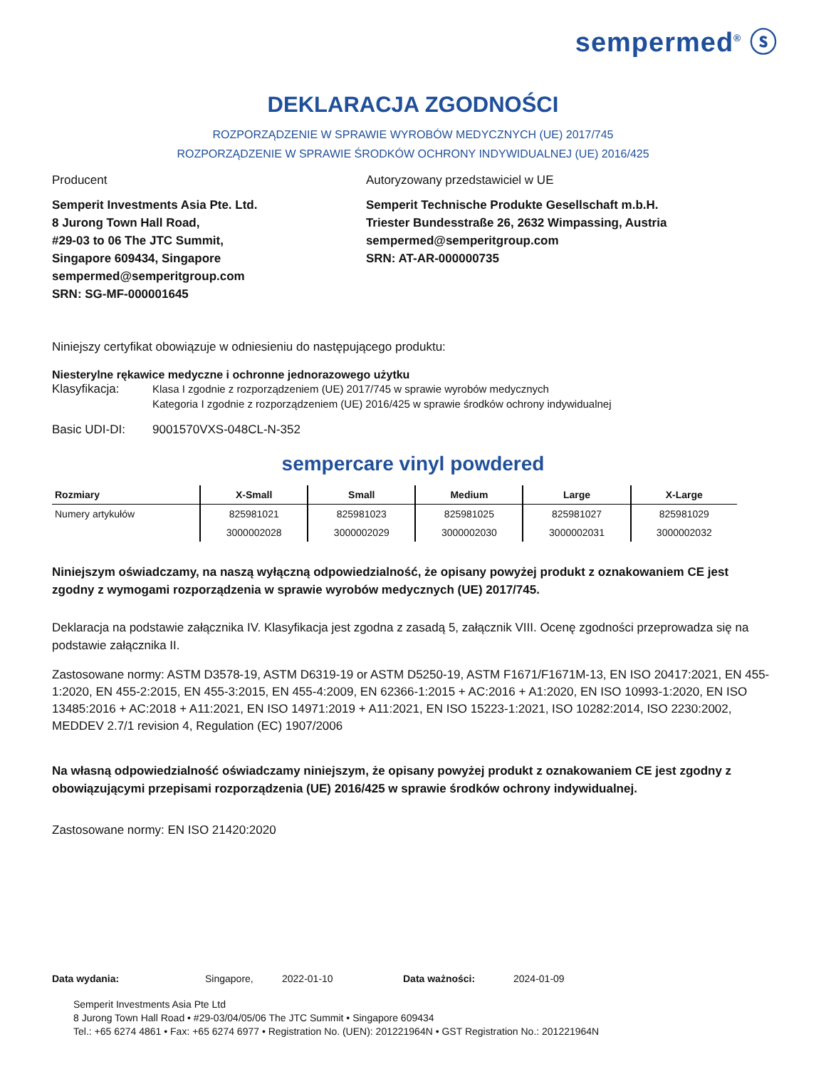sempermed<sup>®</sup> ⓢ
DEKLARACJA ZGODNOŚCI
ROZPORZĄDZENIE W SPRAWIE WYROBÓW MEDYCZNYCH (UE) 2017/745
ROZPORZĄDZENIE W SPRAWIE ŚRODKÓW OCHRONY INDYWIDUALNEJ (UE) 2016/425
Producent
Semperit Investments Asia Pte. Ltd.
8 Jurong Town Hall Road,
#29-03 to 06 The JTC Summit,
Singapore 609434, Singapore
sempermed@semperitgroup.com
SRN: SG-MF-000001645
Autoryzowany przedstawiciel w UE
Semperit Technische Produkte Gesellschaft m.b.H.
Triester Bundesstraße 26, 2632 Wimpassing, Austria
sempermed@semperitgroup.com
SRN: AT-AR-000000735
Niniejszy certyfikat obowiązuje w odniesieniu do następującego produktu:
Niesterylne rękawice medyczne i ochronne jednorazowego użytku
Klasyfikacja: Klasa I zgodnie z rozporządzeniem (UE) 2017/745 w sprawie wyrobów medycznych
Kategoria I zgodnie z rozporządzeniem (UE) 2016/425 w sprawie środków ochrony indywidualnej
Basic UDI-DI: 9001570VXS-048CL-N-352
sempercare vinyl powdered
| Rozmiary | X-Small | Small | Medium | Large | X-Large |
| --- | --- | --- | --- | --- | --- |
| Numery artykułów | 825981021 | 825981023 | 825981025 | 825981027 | 825981029 |
| | 3000002028 | 3000002029 | 3000002030 | 3000002031 | 3000002032 |
Niniejszym oświadczamy, na naszą wyłączną odpowiedzialność, że opisany powyżej produkt z oznakowaniem CE jest zgodny z wymogami rozporządzenia w sprawie wyrobów medycznych (UE) 2017/745.
Deklaracja na podstawie załącznika IV. Klasyfikacja jest zgodna z zasadą 5, załącznik VIII. Ocenę zgodności przeprowadza się na podstawie załącznika II.
Zastosowane normy: ASTM D3578-19, ASTM D6319-19 or ASTM D5250-19, ASTM F1671/F1671M-13, EN ISO 20417:2021, EN 455-1:2020, EN 455-2:2015, EN 455-3:2015, EN 455-4:2009, EN 62366-1:2015 + AC:2016 + A1:2020, EN ISO 10993-1:2020, EN ISO 13485:2016 + AC:2018 + A11:2021, EN ISO 14971:2019 + A11:2021, EN ISO 15223-1:2021, ISO 10282:2014, ISO 2230:2002, MEDDEV 2.7/1 revision 4, Regulation (EC) 1907/2006
Na własną odpowiedzialność oświadczamy niniejszym, że opisany powyżej produkt z oznakowaniem CE jest zgodny z obowiązującymi przepisami rozporządzenia (UE) 2016/425 w sprawie środków ochrony indywidualnej.
Zastosowane normy: EN ISO 21420:2020
Data wydania: Singapore, 2022-01-10 Data ważności: 2024-01-09
Semperit Investments Asia Pte Ltd
8 Jurong Town Hall Road • #29-03/04/05/06 The JTC Summit • Singapore 609434
Tel.: +65 6274 4861 • Fax: +65 6274 6977 • Registration No. (UEN): 201221964N • GST Registration No.: 201221964N